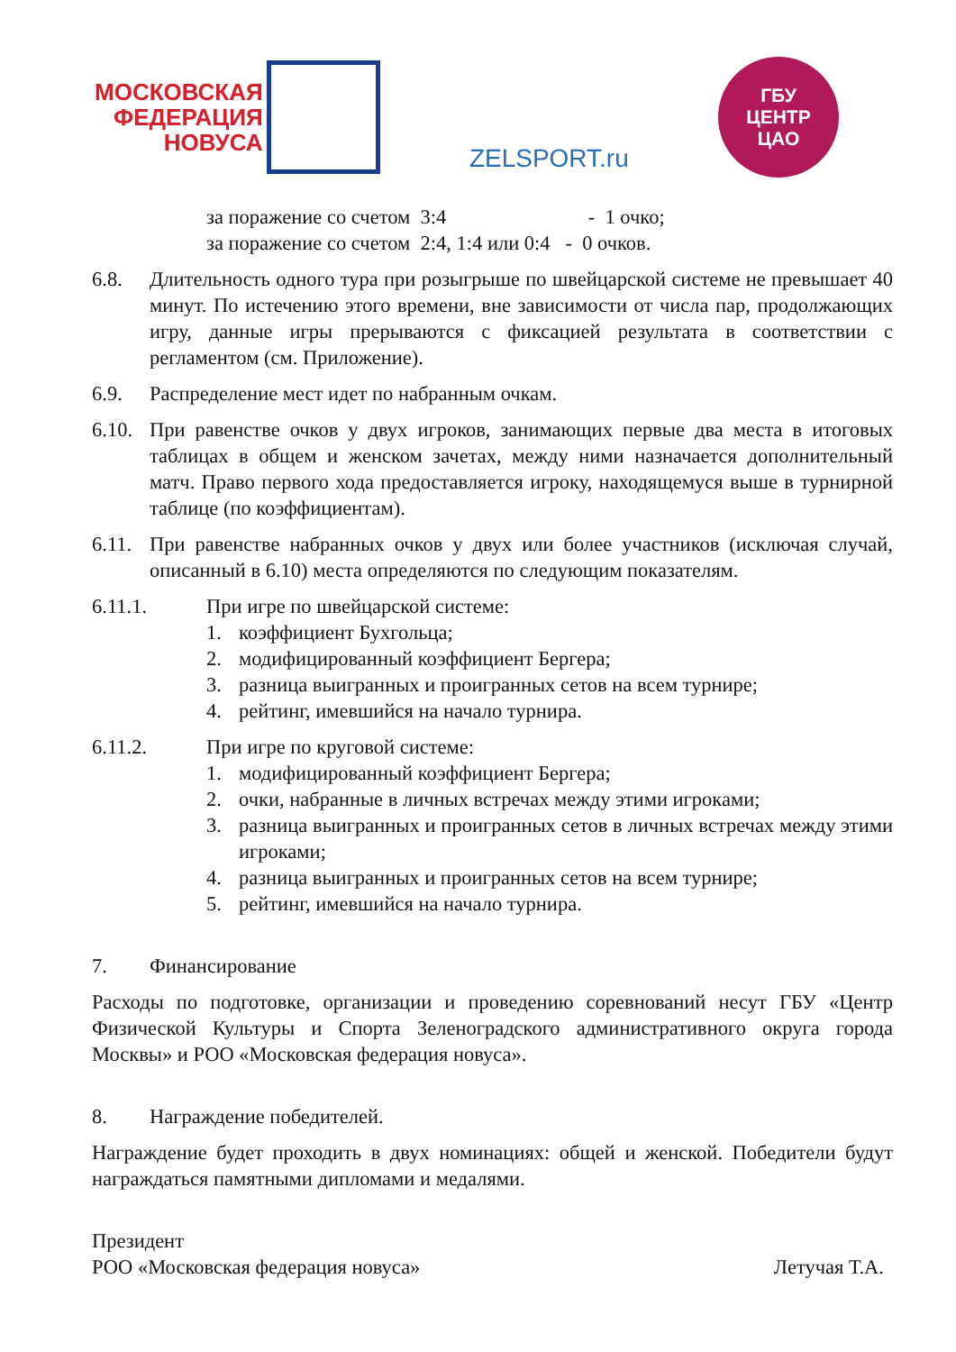МОСКОВСКАЯ
ФЕДЕРАЦИЯ
НОВУСА
ZELSPORT.ru
ГБУ
ЦЕНТР
ЦАО
за поражение со счетом 3:4 - 1 очко;
за поражение со счетом 2:4, 1:4 или 0:4 - 0 очков.
6.8. Длительность одного тура при розыгрыше по швейцарской системе не превышает 40 минут. По истечению этого времени, вне зависимости от числа пар, продолжающих игру, данные игры прерываются с фиксацией результата в соответствии с регламентом (см. Приложение).
6.9. Распределение мест идет по набранным очкам.
6.10. При равенстве очков у двух игроков, занимающих первые два места в итоговых таблицах в общем и женском зачетах, между ними назначается дополнительный матч. Право первого хода предоставляется игроку, находящемуся выше в турнирной таблице (по коэффициентам).
6.11. При равенстве набранных очков у двух или более участников (исключая случай, описанный в 6.10) места определяются по следующим показателям.
6.11.1. При игре по швейцарской системе:
1. коэффициент Бухгольца;
2. модифицированный коэффициент Бергера;
3. разница выигранных и проигранных сетов на всем турнире;
4. рейтинг, имевшийся на начало турнира.
6.11.2. При игре по круговой системе:
1. модифицированный коэффициент Бергера;
2. очки, набранные в личных встречах между этими игроками;
3. разница выигранных и проигранных сетов в личных встречах между этими игроками;
4. разница выигранных и проигранных сетов на всем турнире;
5. рейтинг, имевшийся на начало турнира.
7. Финансирование
Расходы по подготовке, организации и проведению соревнований несут ГБУ «Центр Физической Культуры и Спорта Зеленоградского административного округа города Москвы» и РОО «Московская федерация новуса».
8. Награждение победителей.
Награждение будет проходить в двух номинациях: общей и женской. Победители будут награждаться памятными дипломами и медалями.
Президент
РОО «Московская федерация новуса» Летучая Т.А.